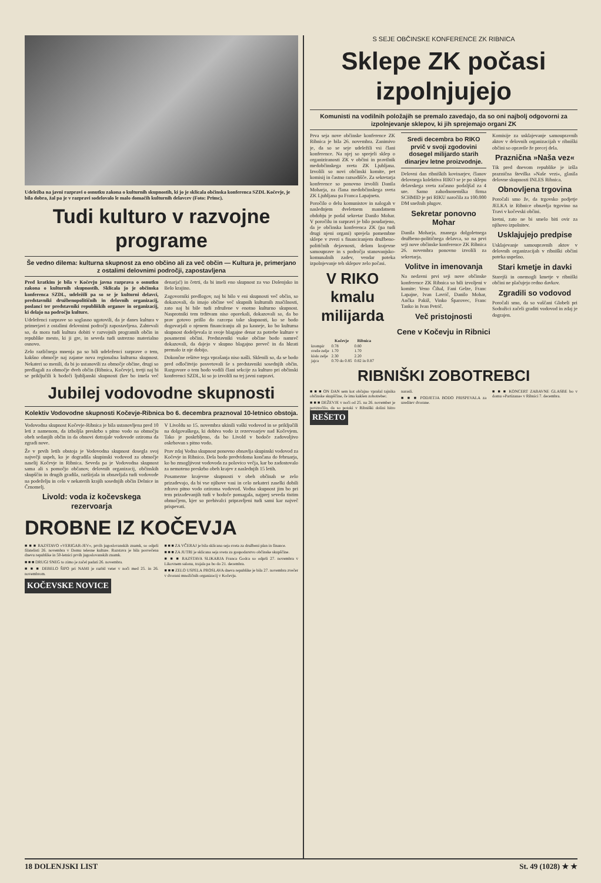Udeležba na javni razpravi o osnutku zakona o kulturnih skupnostih, ki jo je sklicala občinska konferenca SZDL Kočevje, je bila dobra, žal pa je v razpravi sodelovalo le malo domačih kulturnih delavcev (Foto: Primc).
Tudi kulturo v razvojne programe
Še vedno dilema: kulturna skupnost za eno občino ali za več občin — Kultura je, primerjano z ostalimi delovnimi področji, zapostavljena
Pred kratkim je bila v Kočevju javna razprava o osnutku zakona o kulturnih skupnostih. Sklicala jo je občinska konferenca SZDL, udeležili pa so se je kulturni delavci, predstavniki družbenopolitičnih in delovnih organizacij, poslanci ter predstavniki republiških organov in organizacij, ki delajo na področju kulture.
Udeleženci razprave so soglasno ugotovili, da je danes kultura v primerjavi z ostalimi delovnimi področji zapostavljena. Zahtevali so, da mora tudi kultura dobiti v razvojnih programih občin in republike mesto, ki ji gre, in seveda tudi ustrezno materialno osnovo.
Zelo različnega mnenja pa so bili udeleženci razprave o tem, kakšno območje naj zajame nova regionalna kulturna skupnost. Nekateri so menili, da bi jo ustanovili za območje občine, drugi so predlagali za območje dveh občin (Ribnica, Kočevje), tretji naj bi se priključili k bodoči ljubljanski skupnosti (ker bo imela več denarja!) in četrti, da bi imeli eno skupnost za vso Dolenjsko in Belo krajino.
Zagovorniki predlogov, naj bi bilo v eni skupnosti več občin, so dokazovali, da imajo občine več skupnih kulturnih značilnosti, zato naj bi bile tudi združene v enotno kulturno skupnost. Nasprotniki tem trditvam niso oporekali, dokazovali so, da bo prav gotovo prišlo do razcepa take skupnosti, ko se bodo dogovarjali o njenem financiranju ali pa kasneje, ko bo kulturna skupnost dodeljevala iz svoje blagajne denar za potrebe kulture v posamezni občini. Predstavniki vsake občine bodo namreč dokazovali, da dajejo v skupno blagajno preveč in da hkrati premalo iz nje dobijo.
Dokončne rešitve tega vprašanja niso našli. Sklenili so, da se bodo pred odločitvijo posvetovali še s predstavniki sosednjih občin. Razgovore o tem bodo vodili člani sekcije za kulturo pri občinski konferenci SZDL, ki so jo izvolili na tej javni razpravi.
Jubilej vodovodne skupnosti
Kolektiv Vodovodne skupnosti Kočevje-Ribnica bo 6. decembra praznoval 10-letnico obstoja.
Vodovodna skupnost Kočevje-Ribnica je bila ustanovljena pred 10 leti z namenom, da izboljša preskrbo s pitno vodo na območju obeh sedanjih občin in da obnovi dotrajale vodovode oziroma da zgradi nove.
Že v prvih letih obstoja je Vodovodna skupnost dosegla svoj največji uspeh, ko je dogradila skupinski vodovod za območje naselij Kočevje in Ribnica. Seveda pa je Vodovodna skupnost sama ali s pomočjo občanov, delovnih organizacij, občinskih skupščin in drugih gradila, razširjala in obnavljala tudi vodovode na podeželju in celo v nekaterih krajih sosednjih občin Delnice in Črnomelj.
Livold: voda iz kočevskega rezervoarja
V Livoldu so 15. novembra ukinili vaški vodovod in se priključili na dolgovaškega, ki dobiva vodo iz rezervoarjev nad Kočevjem. Tako je poskrbljeno, da bo Livold v bodoče zadovoljivo oskrbovan s pitno vodo.
Prav zdaj Vodna skupnost ponovno obnavlja skupinski vodovod za Kočevje in Ribnico. Dela bodo predvidoma končana do februarja, ko bo zmogljivost vodovoda za polovico večja, kar bo zadostovalo za nemoteno preskrbo obeh krajev z naslednjih 15 letih.
Posamezne krajevne skupnosti v obeh občinah se zelo prizadevajo, da bi vse njihove vasi in celo nekateri zaselki dobili zdravo pitno vodo oziroma vodovod. Vodna skupnost jim bo pri tem prizadevanjih tudi v bodoče pomagala, najprej seveda tistim območjem, kjer so prebivalci pripravljeni tudi sami kar največ prispevati.
DROBNE IZ KOČEVJA
■ ■ ■ RAZSTAVO »VERIGAR-JEV«, prvih jugoslovanskih znamk, so odprli filatelisti 26. novembra v Domu telesne kulture. Razstava je bila posvečena dnevu republike in 50-letnici prvih jugoslovanskih znamk.
■ ■ ■ DRUGI SNEG to zimo je začel padati 26. novembra.
■ ■ ■ DEBELO ŠIPO pri NAMI je razbil veter v noči med 25. in 26. novembrom.
■ ■ ■ ZA VČERAJ je bila sklicana seja sveta za družbeni plan in finance.
■ ■ ■ ZA JUTRI je sklicana seja sveta za gospodarstvo občinske skupščine.
■ ■ ■ RAZSTAVA SLIKARJA Franca Godca so odprli 27. novembra v Likovnem salonu, trajala pa bo do 21. decembra.
■ ■ ■ ZELO USPELA PROSLAVA dneva republike je bila 27. novembra zvečer v dvorani množičnih organizacij v Kočevju.
KOČEVSKE NOVICE
S SEJE OBČINSKE KONFERENCE ZK RIBNICA
Sklepe ZK počasi izpolnjujejo
Komunisti na vodilnih položajih se premalo zavedajo, da so oni najbolj odgovorni za izpolnjevanje sklepov, ki jih sprejemajo organi ZK
Prva seja nove občinske konference ZK Ribnica je bila 26. novembra. Zanimivo je, da so se seje udeležili vsi člani konference. Na njej so sprejeli sklep o organiziranosti ZK v občini in pravilnik medobčinskega sveta ZK Ljubljana. Izvolili so novi občinski komite, pet komisij in častno razsodišče. Za sekretarja konference so ponovno izvolili Danila Moharja, za člana medobčinskega sveta ZK Ljubljana pa Franca Lapajneta.
Poročilo o delu komunistov in nalogah v naslednjem dveletnem mandatnem obdobju je podal sekretar Danilo Mohar. V poročilu in razpravi je bilo poudarjeno, da je občinska konferenca ZK (pa tudi drugi njeni organi) sprejela pomembne sklepe v zvezi s financiranjem družbeno-političnih dejavnosti, delom krajevne samouprave in s področja stanovanjsko-komunalnih zadev, vendar poteka izpolnjevanje teh sklepov zelo počasi.
V RIKO kmalu milijarda
Sredi decembra bo RIKO prvič v svoji zgodovini dosegel milijardo starih dinarjev letne proizvodnje.
Delovni dan ribniških kovinarjev, članov delovnega kolektiva RIKO se je po sklepu delavskega sveta začasno podaljšal za 4 ure. Samo zahodnonemška firma SCHMID je pri RIKU naročila za 100.000 DM snežnih plugov.
Sekretar ponovno Mohar
Danila Moharja, znanega dolgoletnega družbeno-političnega delavca, so na prvi seji nove občinske konference ZK Ribnica 26. novembra ponovno izvolili za sekretarja.
Volitve in imenovanja
Na nedavni prvi seji nove občinske konference ZK Ribnica so bili izvoljeni v komite: Veno Čihal, Fani Gelze, Franc Lapajne, Ivan Lavrič, Danilo Mohar, Ančka Pakiž, Vinko Šparovec, Franc Tanko in Ivan Petrič.
Več pristojnosti
Komisije za usklajevanje samoupravnih aktov v delovnih organizacijah v ribniški občini so opravile že precej dela.
Praznična »Naša vez«
Tik pred dnevom republike je izšla praznična številka »Naše vezi«, glasila delovne skupnosti INLES Ribnica.
Obnovljena trgovina
Poročali smo že, da trgovsko podjetje JELKA iz Ribnice obnavlja trgovino na Travi v kočevski občini.
kretni, zato ne bi smelo biti ovir za njihovo izpolnitev.
Usklajujejo predpise
Usklajevanje samoupravnih aktov v delovnih organizacijah v ribniški občini poteka uspešno.
Stari kmetje in davki
Starejši in onemogli kmetje v ribniški občini ne plačujejo redno davkov.
Zgradili so vodovod
Poročali smo, da so vaščani Globeli pri Sodražici začeli graditi vodovod in zdaj je dograjen.
Cene v Kočevju in Ribnici
| | Kočevje | Ribnica |
| --- | --- | --- |
| krompir | 0.78 | 0.80 |
| sveže zelje | 1.70 | 1.70 |
| kislo zelje | 2.30 | 2.20 |
| jajca | 0.70 do 0.85 | 0.82 in 0.87 |
RIBNIŠKI ZOBOTREBCI
■ ■ ■ ON DAN sem kot občajno vprašal tajnika občinske skupščine, če ima kakšen zobotrebec.
■ ■ ■ DEŽEVJE v noči od 25. na 26. november je povzročilo, da so potoki v Ribniški dolini hitro narasli.
■ ■ ■ PODJETJA BODO PRISPEVALA za ureditev dvorane.
■ ■ ■ KONCERT ZABAVNE GLASBE bo v domu »Partizana« v Ribnici 7. decembra.
REŠETO
18 DOLENJSKI LIST St. 49 (1028) ★ ★